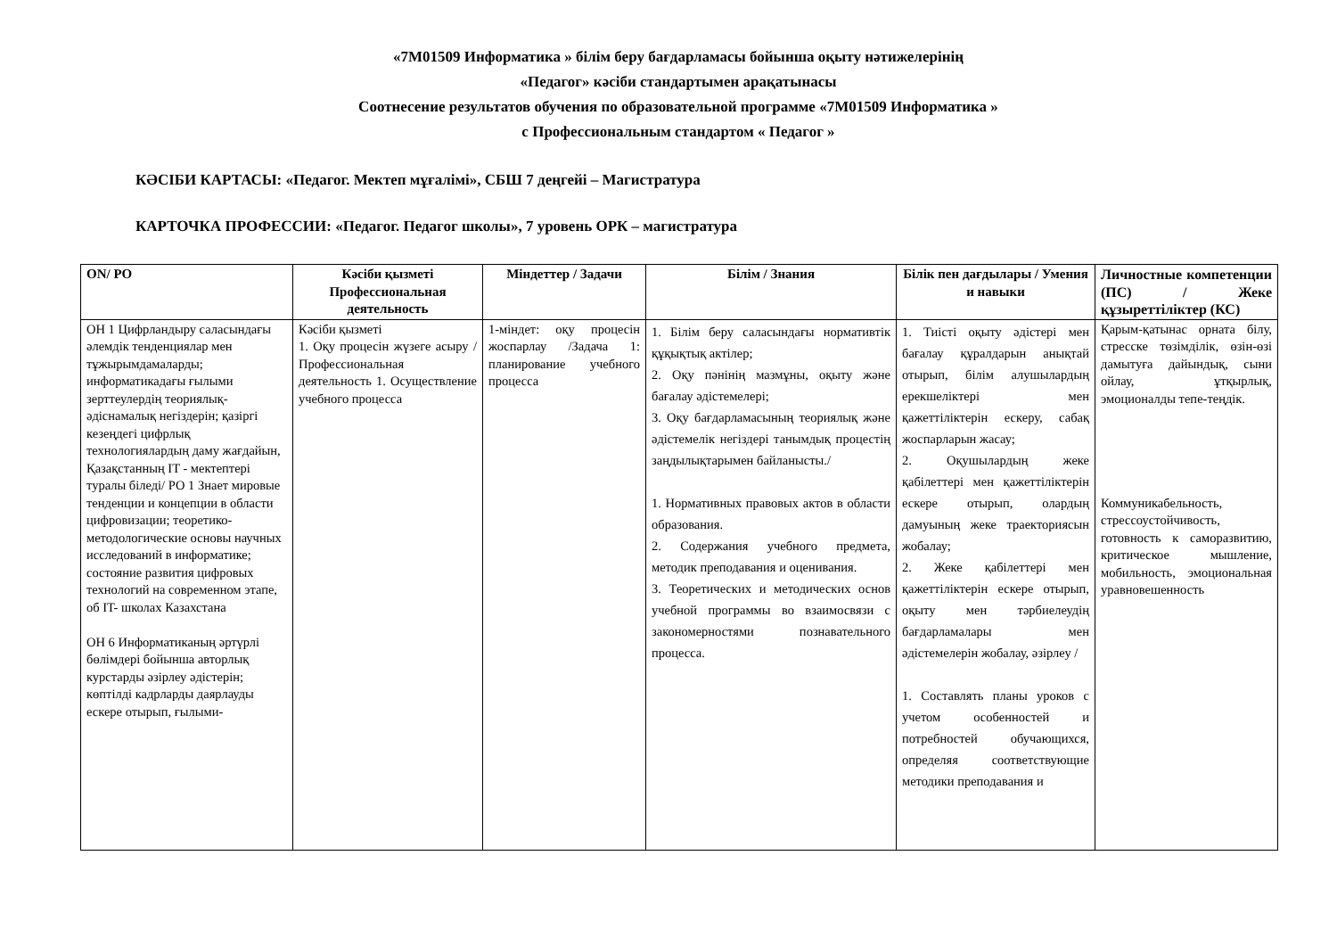«7М01509 Информатика » білім беру бағдарламасы бойынша оқыту нәтижелерінің
«Педагог» кәсіби стандартымен арақатынасы
Соотнесение результатов обучения по образовательной программе «7М01509 Информатика »
с Профессиональным стандартом « Педагог »
КӘСІБИ КАРТАСЫ: «Педагог. Мектеп мұғалімі», СБШ 7 деңгейі – Магистратура
КАРТОЧКА ПРОФЕССИИ: «Педагог. Педагог школы», 7 уровень ОРК – магистратура
| ON/ PO | Кәсіби қызметі Профессиональная деятельность | Міндеттер / Задачи | Білім / Знания | Білік пен дағдылары / Умения и навыки | Личностные компетенции (ПС) / Жеке құзыреттіліктер (КС) |
| --- | --- | --- | --- | --- | --- |
| ОН 1 Цифрландыру саласындағы әлемдік тенденциялар мен тұжырымдамаларды; информатикадағы ғылыми зерттеулердің теориялық-әдіснамалық негіздерін; қазіргі кезеңдегі цифрлық технологиялардың даму жағдайын, Қазақстанның IT - мектептері туралы біледі/ РО 1 Знает мировые тенденции и концепции в области цифровизации; теоретико-методологические основы научных исследований в информатике; состояние развития цифровых технологий на современном этапе, об IT- школах Казахстана ОН 6 Информатиканың әртүрлі бөлімдері бойынша авторлық курстарды әзірлеу әдістерін; көптілді кадрларды даярлауды ескере отырып, ғылыми- | Кәсіби қызметі 1. Оқу процесін жүзеге асыру /Профессиональная деятельность 1. Осуществление учебного процесса | 1-міндет: оқу процесін жоспарлау /Задача 1: планирование учебного процесса | 1. Білім беру саласындағы нормативтік құқықтық актілер; 2. Оқу пәнінің мазмұны, оқыту және бағалау әдістемелері; 3. Оқу бағдарламасының теориялық және әдістемелік негіздері танымдық процестің заңдылықтарымен байланысты./ 1. Нормативных правовых актов в области образования. 2. Содержания учебного предмета, методик преподавания и оценивания. 3. Теоретических и методических основ учебной программы во взаимосвязи с закономерностями познавательного процесса. | 1. Тиісті оқыту әдістері мен бағалау құралдарын анықтай отырып, білім алушылардың ерекшеліктері мен қажеттіліктерін ескеру, сабақ жоспарларын жасау; 2. Оқушылардың жеке қабілеттері мен қажеттіліктерін ескере отырып, олардың дамуының жеке траекториясын жобалау; 2. Жеке қабілеттері мен қажеттіліктерін ескере отырып, оқыту мен тәрбиелеудің бағдарламалары мен әдістемелерін жобалау, әзірлеу / 1. Составлять планы уроков с учетом особенностей и потребностей обучающихся, определяя соответствующие методики преподавания и | Қарым-қатынас орната білу, стресске төзімділік, өзін-өзі дамытуға дайындық, сыни ойлау, ұтқырлық, эмоционалды тепе-теңдік. Коммуникабельность, стрессоустойчивость, готовность к саморазвитию, критическое мышление, мобильность, эмоциональная уравновешенность |